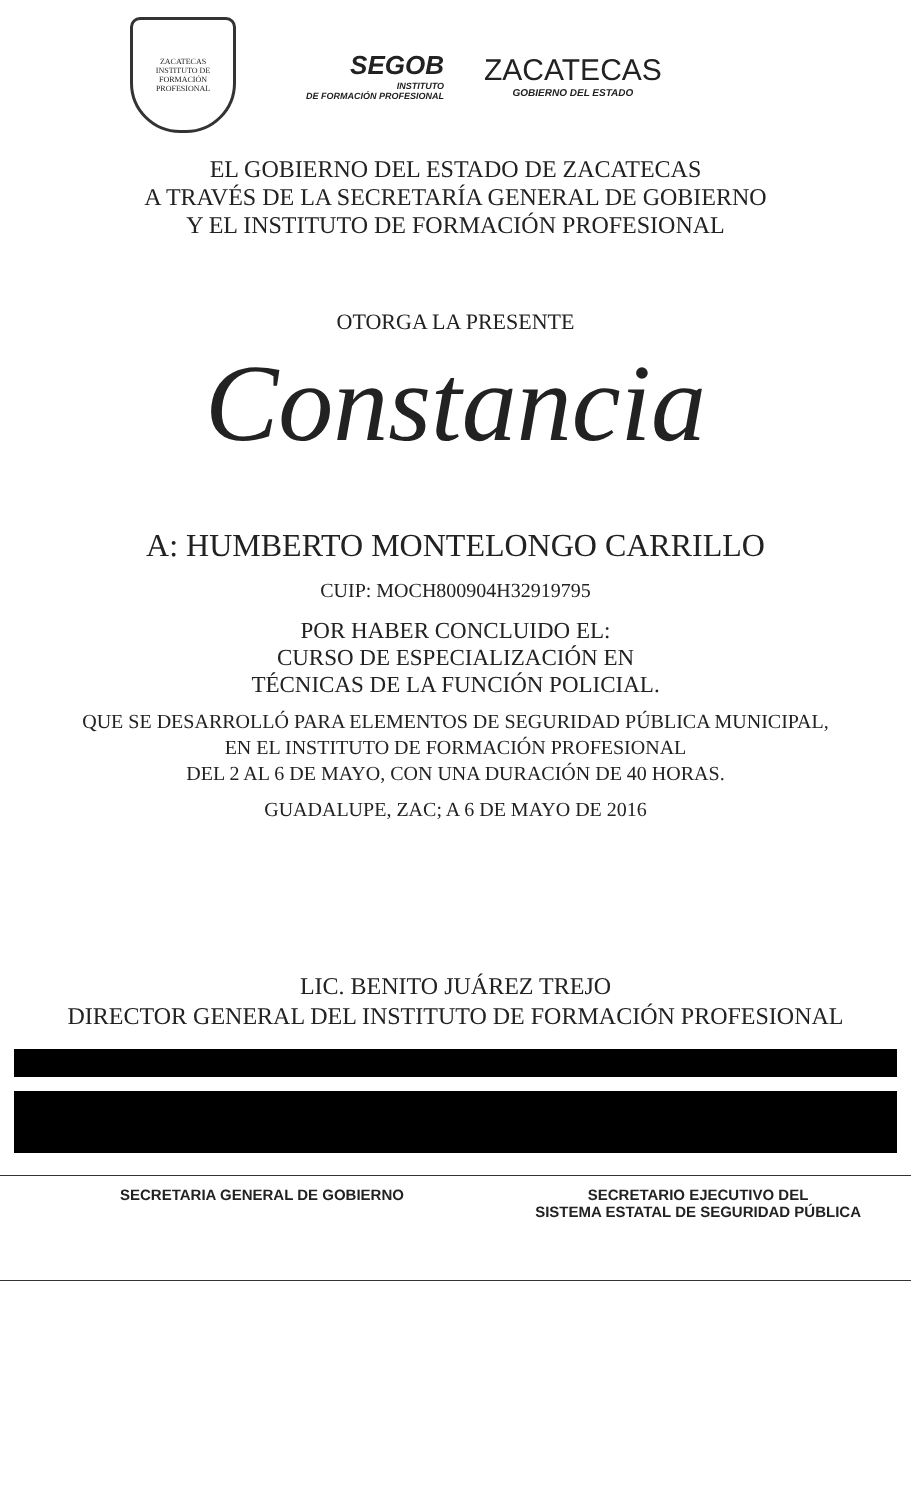ZACATECAS
INSTITUTO DE FORMACIÓN PROFESIONAL
SEGOB
INSTITUTO
DE FORMACIÓN PROFESIONAL
ZACATECAS
GOBIERNO DEL ESTADO
EL GOBIERNO DEL ESTADO DE ZACATECAS
A TRAVÉS DE LA SECRETARÍA GENERAL DE GOBIERNO
Y EL INSTITUTO DE FORMACIÓN PROFESIONAL
OTORGA LA PRESENTE
Constancia
A: HUMBERTO MONTELONGO CARRILLO
CUIP: MOCH800904H32919795
POR HABER CONCLUIDO EL:
CURSO DE ESPECIALIZACIÓN EN
TÉCNICAS DE LA FUNCIÓN POLICIAL.
QUE SE DESARROLLÓ PARA ELEMENTOS DE SEGURIDAD PÚBLICA MUNICIPAL,
EN EL INSTITUTO DE FORMACIÓN PROFESIONAL
DEL 2 AL 6 DE MAYO, CON UNA DURACIÓN DE 40 HORAS.
GUADALUPE, ZAC; A 6 DE MAYO DE 2016
LIC. BENITO JUÁREZ TREJO
DIRECTOR GENERAL DEL INSTITUTO DE FORMACIÓN PROFESIONAL
SECRETARIA GENERAL DE GOBIERNO SECRETARIO EJECUTIVO DEL
SISTEMA ESTATAL DE SEGURIDAD PÚBLICA